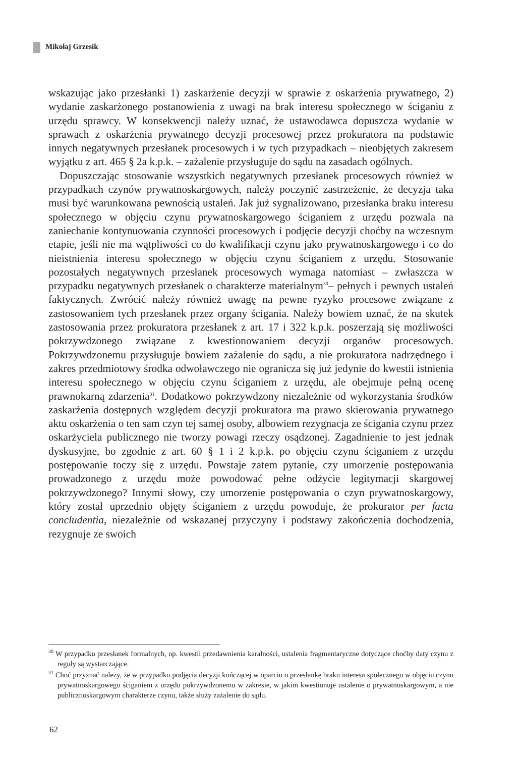Mikołaj Grzesik
wskazując jako przesłanki 1) zaskarżenie decyzji w sprawie z oskarżenia prywatnego, 2) wydanie zaskarżonego postanowienia z uwagi na brak interesu społecznego w ściganiu z urzędu sprawcy. W konsekwencji należy uznać, że ustawodawca dopuszcza wydanie w sprawach z oskarżenia prywatnego decyzji procesowej przez prokuratora na podstawie innych negatywnych przesłanek procesowych i w tych przypadkach – nieobjętych zakresem wyjątku z art. 465 § 2a k.p.k. – zażalenie przysługuje do sądu na zasadach ogólnych.
Dopuszczając stosowanie wszystkich negatywnych przesłanek procesowych również w przypadkach czynów prywatnoskargowych, należy poczynić zastrzeżenie, że decyzja taka musi być warunkowana pewnością ustaleń. Jak już sygnalizowano, przesłanka braku interesu społecznego w objęciu czynu prywatnoskargowego ściganiem z urzędu pozwala na zaniechanie kontynuowania czynności procesowych i podjęcie decyzji choćby na wczesnym etapie, jeśli nie ma wątpliwości co do kwalifikacji czynu jako prywatnoskargowego i co do nieistnienia interesu społecznego w objęciu czynu ściganiem z urzędu. Stosowanie pozostałych negatywnych przesłanek procesowych wymaga natomiast – zwłaszcza w przypadku negatywnych przesłanek o charakterze materialnym<sup>30</sup>– pełnych i pewnych ustaleń faktycznych. Zwrócić należy również uwagę na pewne ryzyko procesowe związane z zastosowaniem tych przesłanek przez organy ścigania. Należy bowiem uznać, że na skutek zastosowania przez prokuratora przesłanek z art. 17 i 322 k.p.k. poszerzają się możliwości pokrzywdzonego związane z kwestionowaniem decyzji organów procesowych. Pokrzywdzonemu przysługuje bowiem zażalenie do sądu, a nie prokuratora nadrzędnego i zakres przedmiotowy środka odwoławczego nie ogranicza się już jedynie do kwestii istnienia interesu społecznego w objęciu czynu ściganiem z urzędu, ale obejmuje pełną ocenę prawnokarną zdarzenia<sup>31</sup>. Dodatkowo pokrzywdzony niezależnie od wykorzystania środków zaskarżenia dostępnych względem decyzji prokuratora ma prawo skierowania prywatnego aktu oskarżenia o ten sam czyn tej samej osoby, albowiem rezygnacja ze ścigania czynu przez oskarżyciela publicznego nie tworzy powagi rzeczy osądzonej. Zagadnienie to jest jednak dyskusyjne, bo zgodnie z art. 60 § 1 i 2 k.p.k. po objęciu czynu ściganiem z urzędu postępowanie toczy się z urzędu. Powstaje zatem pytanie, czy umorzenie postępowania prowadzonego z urzędu może powodować pełne odżycie legitymacji skargowej pokrzywdzonego? Innymi słowy, czy umorzenie postępowania o czyn prywatnoskargowy, który został uprzednio objęty ściganiem z urzędu powoduje, że prokurator per facta concludentia, niezależnie od wskazanej przyczyny i podstawy zakończenia dochodzenia, rezygnuje ze swoich
<sup>30</sup> W przypadku przesłanek formalnych, np. kwestii przedawnienia karalności, ustalenia fragmentaryczne dotyczące choćby daty czynu z reguły są wystarczające.
<sup>31</sup> Choć przyznać należy, że w przypadku podjęcia decyzji kończącej w oparciu o przesłankę braku interesu społecznego w objęciu czynu prywatnoskargowego ściganiem z urzędu pokrzywdzonemu w zakresie, w jakim kwestionuje ustalenie o prywatnoskargowym, a nie publicznoskargowym charakterze czynu, także służy zażalenie do sądu.
62